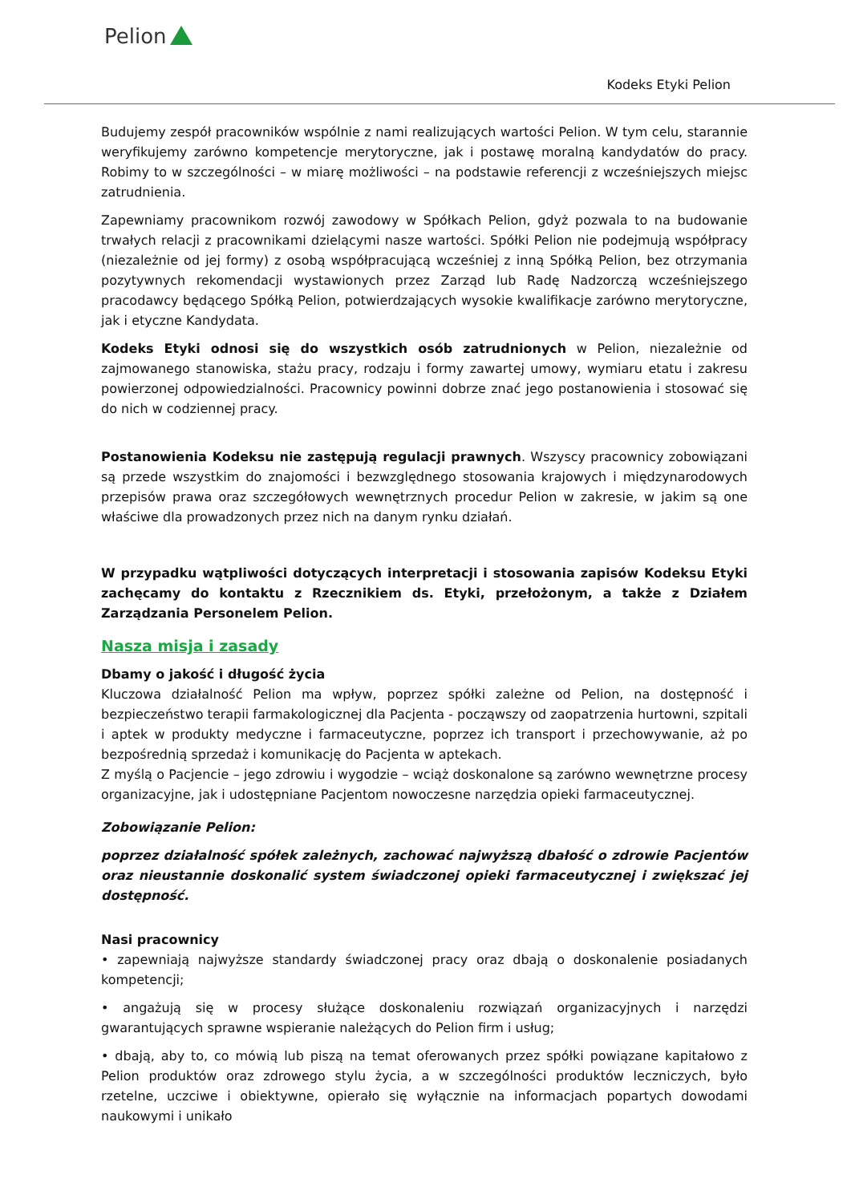Pelion
Kodeks Etyki Pelion
Budujemy zespół pracowników wspólnie z nami realizujących wartości Pelion. W tym celu, starannie weryfikujemy zarówno kompetencje merytoryczne, jak i postawę moralną kandydatów do pracy. Robimy to w szczególności – w miarę możliwości – na podstawie referencji z wcześniejszych miejsc zatrudnienia.
Zapewniamy pracownikom rozwój zawodowy w Spółkach Pelion, gdyż pozwala to na budowanie trwałych relacji z pracownikami dzielącymi nasze wartości. Spółki Pelion nie podejmują współpracy (niezależnie od jej formy) z osobą współpracującą wcześniej z inną Spółką Pelion, bez otrzymania pozytywnych rekomendacji wystawionych przez Zarząd lub Radę Nadzorczą wcześniejszego pracodawcy będącego Spółką Pelion, potwierdzających wysokie kwalifikacje zarówno merytoryczne, jak i etyczne Kandydata.
Kodeks Etyki odnosi się do wszystkich osób zatrudnionych w Pelion, niezależnie od zajmowanego stanowiska, stażu pracy, rodzaju i formy zawartej umowy, wymiaru etatu i zakresu powierzonej odpowiedzialności. Pracownicy powinni dobrze znać jego postanowienia i stosować się do nich w codziennej pracy.
Postanowienia Kodeksu nie zastępują regulacji prawnych. Wszyscy pracownicy zobowiązani są przede wszystkim do znajomości i bezwzględnego stosowania krajowych i międzynarodowych przepisów prawa oraz szczegółowych wewnętrznych procedur Pelion w zakresie, w jakim są one właściwe dla prowadzonych przez nich na danym rynku działań.
W przypadku wątpliwości dotyczących interpretacji i stosowania zapisów Kodeksu Etyki zachęcamy do kontaktu z Rzecznikiem ds. Etyki, przełożonym, a także z Działem Zarządzania Personelem Pelion.
Nasza misja i zasady
Dbamy o jakość i długość życia
Kluczowa działalność Pelion ma wpływ, poprzez spółki zależne od Pelion, na dostępność i bezpieczeństwo terapii farmakologicznej dla Pacjenta - począwszy od zaopatrzenia hurtowni, szpitali i aptek w produkty medyczne i farmaceutyczne, poprzez ich transport i przechowywanie, aż po bezpośrednią sprzedaż i komunikację do Pacjenta w aptekach.
Z myślą o Pacjencie – jego zdrowiu i wygodzie – wciąż doskonalone są zarówno wewnętrzne procesy organizacyjne, jak i udostępniane Pacjentom nowoczesne narzędzia opieki farmaceutycznej.
Zobowiązanie Pelion:
poprzez działalność spółek zależnych, zachować najwyższą dbałość o zdrowie Pacjentów oraz nieustannie doskonalić system świadczonej opieki farmaceutycznej i zwiększać jej dostępność.
Nasi pracownicy
• zapewniają najwyższe standardy świadczonej pracy oraz dbają o doskonalenie posiadanych kompetencji;
• angażują się w procesy służące doskonaleniu rozwiązań organizacyjnych i narzędzi gwarantujących sprawne wspieranie należących do Pelion firm i usług;
• dbają, aby to, co mówią lub piszą na temat oferowanych przez spółki powiązane kapitałowo z Pelion produktów oraz zdrowego stylu życia, a w szczególności produktów leczniczych, było rzetelne, uczciwe i obiektywne, opierało się wyłącznie na informacjach popartych dowodami naukowymi i unikało